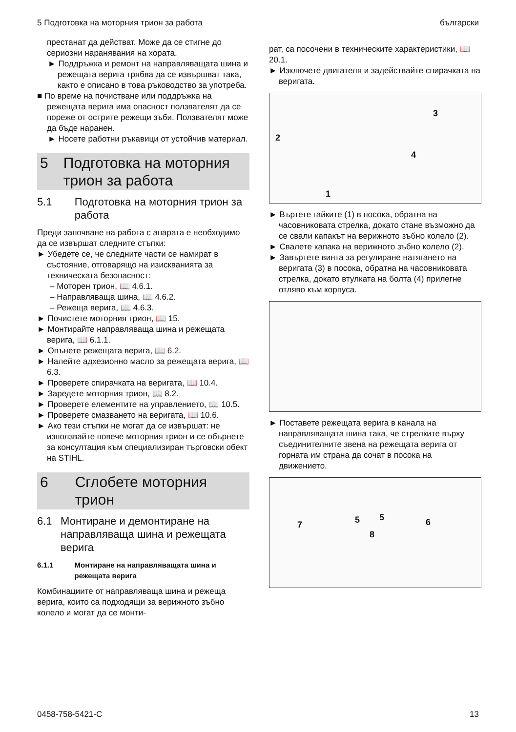5 Подготовка на моторния трион за работа български
престанат да действат. Може да се стигне до сериозни наранявания на хората.
► Поддръжка и ремонт на направляващата шина и режещата верига трябва да се извършват така, както е описано в това ръководство за употреба.
■ По време на почистване или поддръжка на режещата верига има опасност ползвателят да се пореже от острите режещи зъби. Ползвателят може да бъде наранен.
► Носете работни ръкавици от устойчив материал.
5 Подготовка на моторния трион за работа
5.1 Подготовка на моторния трион за работа
Преди започване на работа с апарата е необходимо да се извършат следните стъпки:
► Убедете се, че следните части се намират в състояние, отговарящо на изискванията за техническата безопасност:
– Моторен трион, 📖 4.6.1.
– Направляваща шина, 📖 4.6.2.
– Режеща верига, 📖 4.6.3.
► Почистете моторния трион, 📖 15.
► Монтирайте направляваща шина и режещата верига, 📖 6.1.1.
► Опънете режещата верига, 📖 6.2.
► Налейте адхезионно масло за режещата верига, 📖 6.3.
► Проверете спирачката на веригата, 📖 10.4.
► Заредете моторния трион, 📖 8.2.
► Проверете елементите на управлението, 📖 10.5.
► Проверете смазването на веригата, 📖 10.6.
► Ако тези стъпки не могат да се извършат: не използвайте повече моторния трион и се обърнете за консултация към специализиран търговски обект на STIHL.
6 Сглобете моторния трион
6.1 Монтиране и демонтиране на направляваща шина и режещата верига
6.1.1 Монтиране на направляващата шина и режещата верига
Комбинациите от направляваща шина и режеща верига, които са подходящи за верижното зъбно колело и могат да се монти-
рат, са посочени в техническите характеристики, 📖 20.1.
► Изключете двигателя и задействайте спирачката на веригата.
3
2
4
1
► Въртете гайките (1) в посока, обратна на часовниковата стрелка, докато стане възможно да се свали капакът на верижното зъбно колело (2).
► Свалете капака на верижното зъбно колело (2).
► Завъртете винта за регулиране натягането на веригата (3) в посока, обратна на часовниковата стрелка, докато втулката на болта (4) прилегне отляво към корпуса.
► Поставете режещата верига в канала на направляващата шина така, че стрелките върху съединителните звена на режещата верига от горната им страна да сочат в посока на движението.
7 5 5 6
8
0458-758-5421-C 13